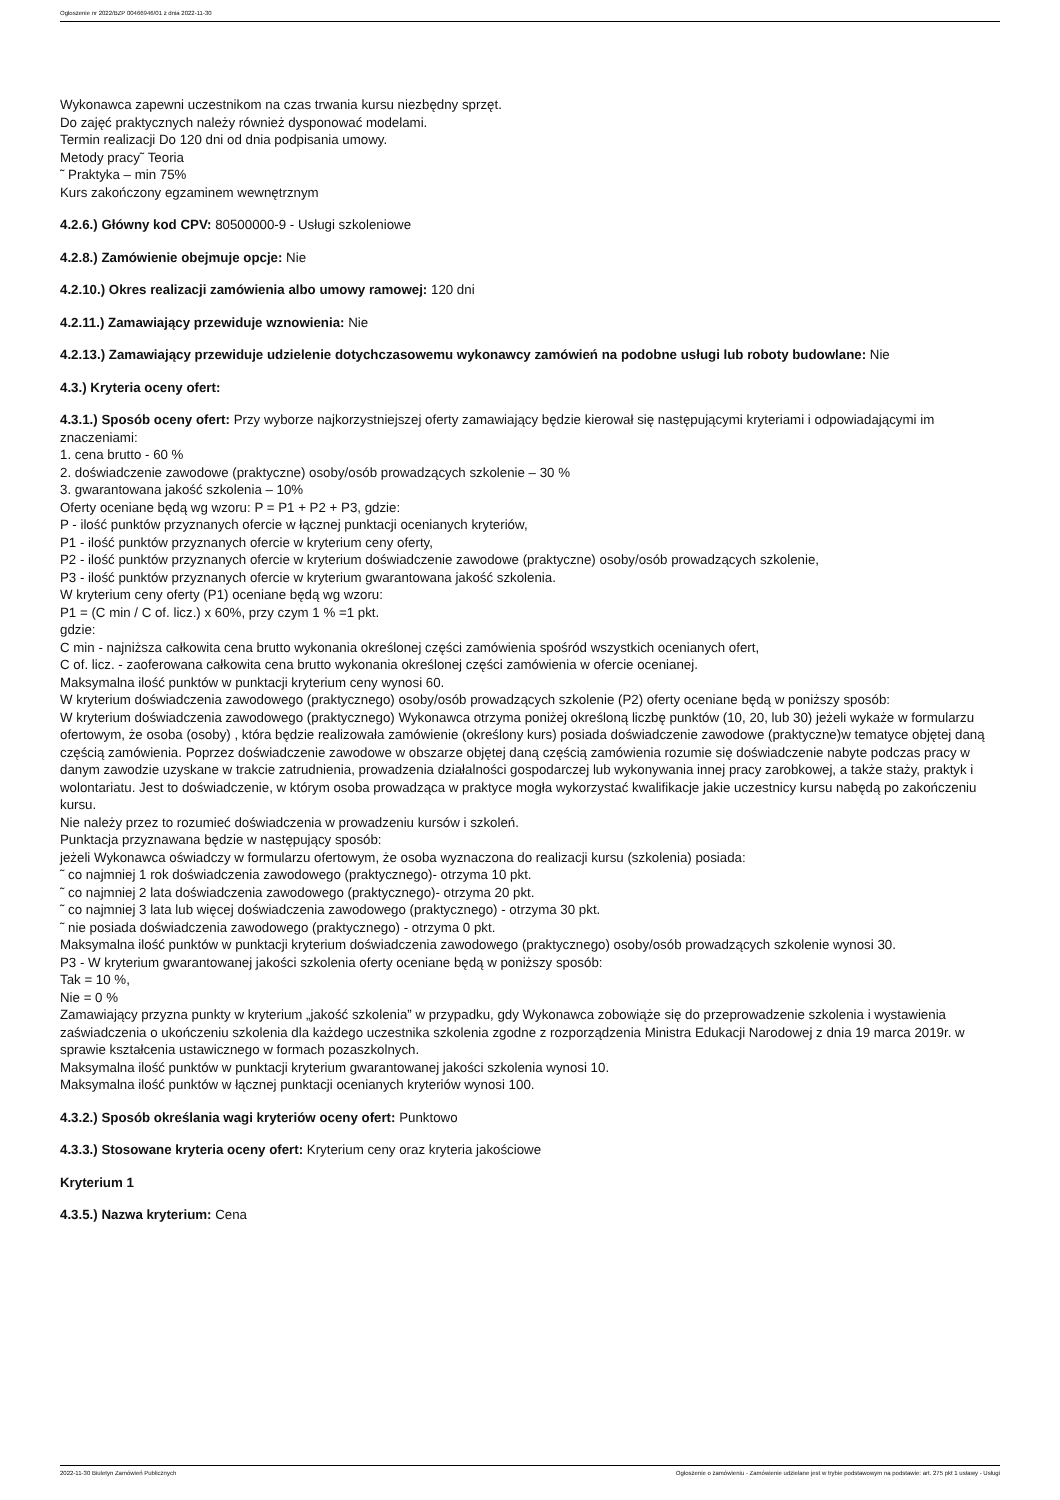Ogłoszenie nr 2022/BZP 00466946/01 z dnia 2022-11-30
Wykonawca zapewni uczestnikom na czas trwania kursu niezbędny sprzęt.
Do zajęć praktycznych należy również dysponować modelami.
Termin realizacji Do 120 dni od dnia podpisania umowy.
Metody pracy˜ Teoria
˜ Praktyka – min 75%
Kurs zakończony egzaminem wewnętrznym
4.2.6.) Główny kod CPV: 80500000-9 - Usługi szkoleniowe
4.2.8.) Zamówienie obejmuje opcje: Nie
4.2.10.) Okres realizacji zamówienia albo umowy ramowej: 120 dni
4.2.11.) Zamawiający przewiduje wznowienia: Nie
4.2.13.) Zamawiający przewiduje udzielenie dotychczasowemu wykonawcy zamówień na podobne usługi lub roboty budowlane: Nie
4.3.) Kryteria oceny ofert:
4.3.1.) Sposób oceny ofert: Przy wyborze najkorzystniejszej oferty zamawiający będzie kierował się następującymi kryteriami i odpowiadającymi im znaczeniami:
1. cena brutto - 60 %
2. doświadczenie zawodowe (praktyczne) osoby/osób prowadzących szkolenie – 30 %
3. gwarantowana jakość szkolenia – 10%
Oferty oceniane będą wg wzoru: P = P1 + P2 + P3, gdzie:
P - ilość punktów przyznanych ofercie w łącznej punktacji ocenianych kryteriów,
P1 - ilość punktów przyznanych ofercie w kryterium ceny oferty,
P2 - ilość punktów przyznanych ofercie w kryterium doświadczenie zawodowe (praktyczne) osoby/osób prowadzących szkolenie,
P3 - ilość punktów przyznanych ofercie w kryterium gwarantowana jakość szkolenia.
W kryterium ceny oferty (P1) oceniane będą wg wzoru:
P1 = (C min / C of. licz.) x 60%, przy czym 1 % =1 pkt.
gdzie:
C min - najniższa całkowita cena brutto wykonania określonej części zamówienia spośród wszystkich ocenianych ofert,
C of. licz. - zaoferowana całkowita cena brutto wykonania określonej części zamówienia w ofercie ocenianej.
Maksymalna ilość punktów w punktacji kryterium ceny wynosi 60.
W kryterium doświadczenia zawodowego (praktycznego) osoby/osób prowadzących szkolenie (P2) oferty oceniane będą w poniższy sposób:
W kryterium doświadczenia zawodowego (praktycznego) Wykonawca otrzyma poniżej określoną liczbę punktów (10, 20, lub 30) jeżeli wykaże w formularzu ofertowym, że osoba (osoby) , która będzie realizowała zamówienie (określony kurs) posiada doświadczenie zawodowe (praktyczne)w tematyce objętej daną częścią zamówienia. Poprzez doświadczenie zawodowe w obszarze objętej daną częścią zamówienia rozumie się doświadczenie nabyte podczas pracy w danym zawodzie uzyskane w trakcie zatrudnienia, prowadzenia działalności gospodarczej lub wykonywania innej pracy zarobkowej, a także staży, praktyk i wolontariatu. Jest to doświadczenie, w którym osoba prowadząca w praktyce mogła wykorzystać kwalifikacje jakie uczestnicy kursu nabędą po zakończeniu kursu.
Nie należy przez to rozumieć doświadczenia w prowadzeniu kursów i szkoleń.
Punktacja przyznawana będzie w następujący sposób:
jeżeli Wykonawca oświadczy w formularzu ofertowym, że osoba wyznaczona do realizacji kursu (szkolenia) posiada:
˜ co najmniej 1 rok doświadczenia zawodowego (praktycznego)- otrzyma 10 pkt.
˜ co najmniej 2 lata doświadczenia zawodowego (praktycznego)- otrzyma 20 pkt.
˜ co najmniej 3 lata lub więcej doświadczenia zawodowego (praktycznego) - otrzyma 30 pkt.
˜ nie posiada doświadczenia zawodowego (praktycznego) - otrzyma 0 pkt.
Maksymalna ilość punktów w punktacji kryterium doświadczenia zawodowego (praktycznego) osoby/osób prowadzących szkolenie wynosi 30.
P3 - W kryterium gwarantowanej jakości szkolenia oferty oceniane będą w poniższy sposób:
Tak = 10 %,
Nie = 0 %
Zamawiający przyzna punkty w kryterium „jakość szkolenia” w przypadku, gdy Wykonawca zobowiąże się do przeprowadzenie szkolenia i wystawienia zaświadczenia o ukończeniu szkolenia dla każdego uczestnika szkolenia zgodne z rozporządzenia Ministra Edukacji Narodowej z dnia 19 marca 2019r. w sprawie kształcenia ustawicznego w formach pozaszkolnych.
Maksymalna ilość punktów w punktacji kryterium gwarantowanej jakości szkolenia wynosi 10.
Maksymalna ilość punktów w łącznej punktacji ocenianych kryteriów wynosi 100.
4.3.2.) Sposób określania wagi kryteriów oceny ofert: Punktowo
4.3.3.) Stosowane kryteria oceny ofert: Kryterium ceny oraz kryteria jakościowe
Kryterium 1
4.3.5.) Nazwa kryterium: Cena
2022-11-30 Biuletyn Zamówień Publicznych Ogłoszenie o zamówieniu - Zamówienie udzielane jest w trybie podstawowym na podstawie: art. 275 pkt 1 ustawy - Usługi